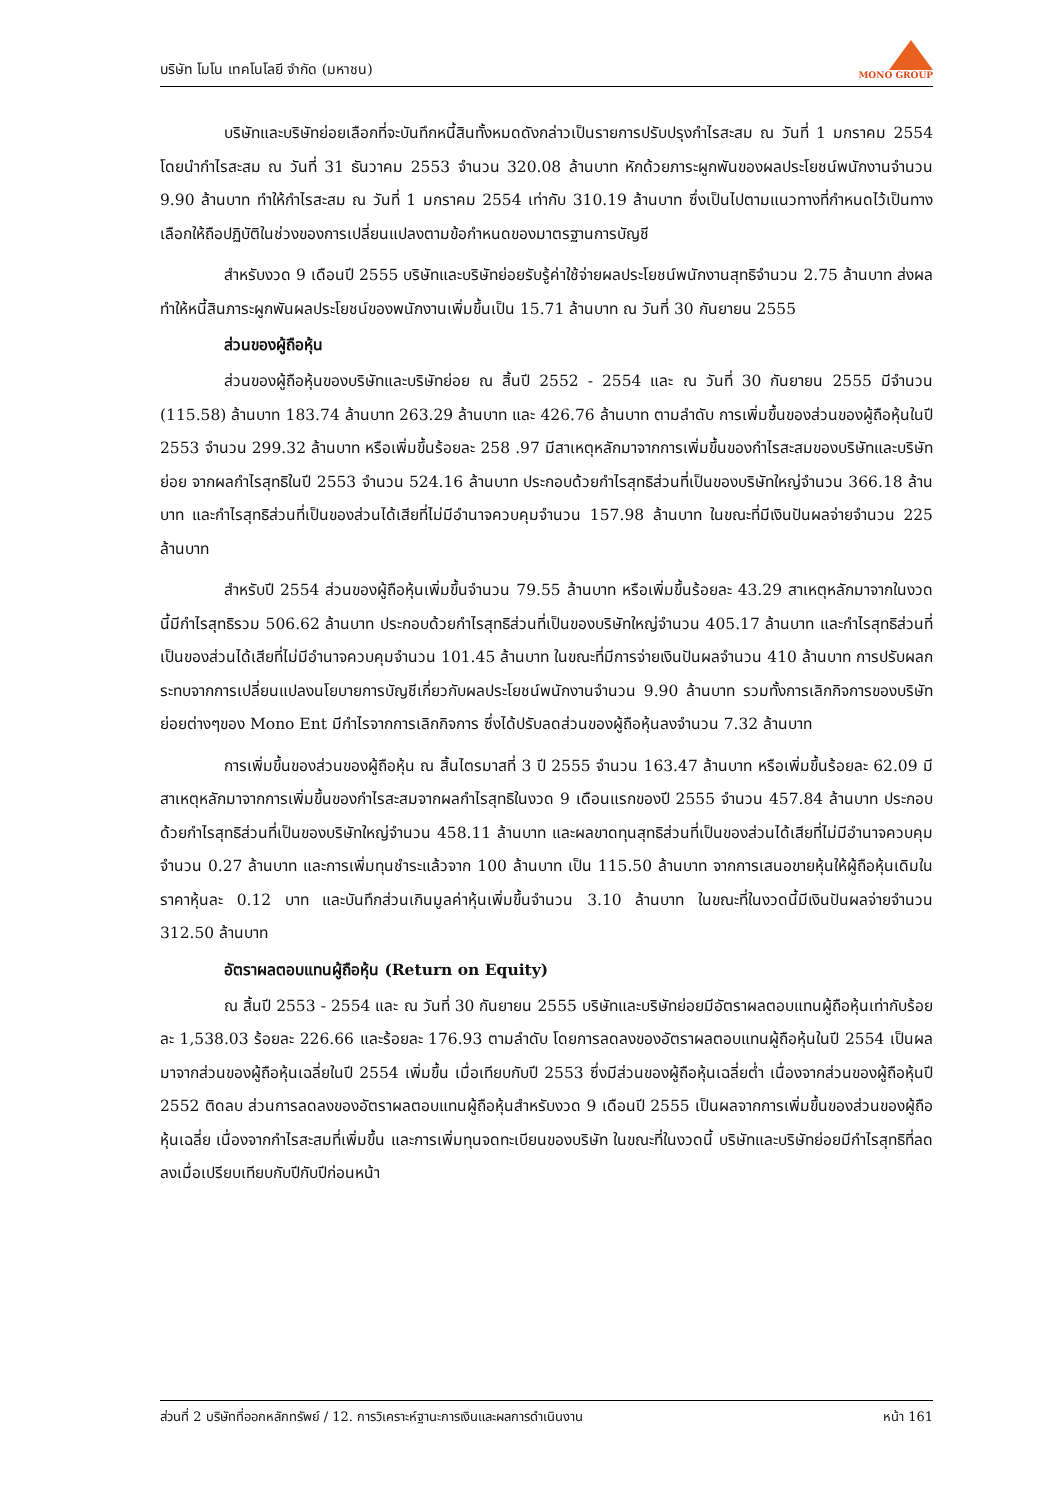บริษัท โมโน เทคโนโลยี จำกัด (มหาชน)
MONO GROUP
บริษัทและบริษัทย่อยเลือกที่จะบันทึกหนี้สินทั้งหมดดังกล่าวเป็นรายการปรับปรุงกำไรสะสม ณ วันที่ 1 มกราคม 2554 โดยนำกำไรสะสม ณ วันที่ 31 ธันวาคม 2553 จำนวน 320.08 ล้านบาท หักด้วยภาระผูกพันของผลประโยชน์พนักงานจำนวน 9.90 ล้านบาท ทำให้กำไรสะสม ณ วันที่ 1 มกราคม 2554 เท่ากับ 310.19 ล้านบาท ซึ่งเป็นไปตามแนวทางที่กำหนดไว้เป็นทางเลือกให้ถือปฏิบัติในช่วงของการเปลี่ยนแปลงตามข้อกำหนดของมาตรฐานการบัญชี
สำหรับงวด 9 เดือนปี 2555 บริษัทและบริษัทย่อยรับรู้ค่าใช้จ่ายผลประโยชน์พนักงานสุทธิจำนวน 2.75 ล้านบาท ส่งผลทำให้หนี้สินภาระผูกพันผลประโยชน์ของพนักงานเพิ่มขึ้นเป็น 15.71 ล้านบาท ณ วันที่ 30 กันยายน 2555
ส่วนของผู้ถือหุ้น
ส่วนของผู้ถือหุ้นของบริษัทและบริษัทย่อย ณ สิ้นปี 2552 - 2554 และ ณ วันที่ 30 กันยายน 2555 มีจำนวน (115.58) ล้านบาท 183.74 ล้านบาท 263.29 ล้านบาท และ 426.76 ล้านบาท ตามลำดับ การเพิ่มขึ้นของส่วนของผู้ถือหุ้นในปี 2553 จำนวน 299.32 ล้านบาท หรือเพิ่มขึ้นร้อยละ 258 .97 มีสาเหตุหลักมาจากการเพิ่มขึ้นของกำไรสะสมของบริษัทและบริษัทย่อย จากผลกำไรสุทธิในปี 2553 จำนวน 524.16 ล้านบาท ประกอบด้วยกำไรสุทธิส่วนที่เป็นของบริษัทใหญ่จำนวน 366.18 ล้านบาท และกำไรสุทธิส่วนที่เป็นของส่วนได้เสียที่ไม่มีอำนาจควบคุมจำนวน 157.98 ล้านบาท ในขณะที่มีเงินปันผลจ่ายจำนวน 225 ล้านบาท
สำหรับปี 2554 ส่วนของผู้ถือหุ้นเพิ่มขึ้นจำนวน 79.55 ล้านบาท หรือเพิ่มขึ้นร้อยละ 43.29 สาเหตุหลักมาจากในงวดนี้มีกำไรสุทธิรวม 506.62 ล้านบาท ประกอบด้วยกำไรสุทธิส่วนที่เป็นของบริษัทใหญ่จำนวน 405.17 ล้านบาท และกำไรสุทธิส่วนที่เป็นของส่วนได้เสียที่ไม่มีอำนาจควบคุมจำนวน 101.45 ล้านบาท ในขณะที่มีการจ่ายเงินปันผลจำนวน 410 ล้านบาท การปรับผลกระทบจากการเปลี่ยนแปลงนโยบายการบัญชีเกี่ยวกับผลประโยชน์พนักงานจำนวน 9.90 ล้านบาท รวมทั้งการเลิกกิจการของบริษัทย่อยต่างๆของ Mono Ent มีกำไรจากการเลิกกิจการ ซึ่งได้ปรับลดส่วนของผู้ถือหุ้นลงจำนวน 7.32 ล้านบาท
การเพิ่มขึ้นของส่วนของผู้ถือหุ้น ณ สิ้นไตรมาสที่ 3 ปี 2555 จำนวน 163.47 ล้านบาท หรือเพิ่มขึ้นร้อยละ 62.09 มีสาเหตุหลักมาจากการเพิ่มขึ้นของกำไรสะสมจากผลกำไรสุทธิในงวด 9 เดือนแรกของปี 2555 จำนวน 457.84 ล้านบาท ประกอบด้วยกำไรสุทธิส่วนที่เป็นของบริษัทใหญ่จำนวน 458.11 ล้านบาท และผลขาดทุนสุทธิส่วนที่เป็นของส่วนได้เสียที่ไม่มีอำนาจควบคุมจำนวน 0.27 ล้านบาท และการเพิ่มทุนชำระแล้วจาก 100 ล้านบาท เป็น 115.50 ล้านบาท จากการเสนอขายหุ้นให้ผู้ถือหุ้นเดิมในราคาหุ้นละ 0.12 บาท และบันทึกส่วนเกินมูลค่าหุ้นเพิ่มขึ้นจำนวน 3.10 ล้านบาท ในขณะที่ในงวดนี้มีเงินปันผลจ่ายจำนวน 312.50 ล้านบาท
อัตราผลตอบแทนผู้ถือหุ้น (Return on Equity)
ณ สิ้นปี 2553 - 2554 และ ณ วันที่ 30 กันยายน 2555 บริษัทและบริษัทย่อยมีอัตราผลตอบแทนผู้ถือหุ้นเท่ากับร้อยละ 1,538.03 ร้อยละ 226.66 และร้อยละ 176.93 ตามลำดับ โดยการลดลงของอัตราผลตอบแทนผู้ถือหุ้นในปี 2554 เป็นผลมาจากส่วนของผู้ถือหุ้นเฉลี่ยในปี 2554 เพิ่มขึ้น เมื่อเทียบกับปี 2553 ซึ่งมีส่วนของผู้ถือหุ้นเฉลี่ยต่ำ เนื่องจากส่วนของผู้ถือหุ้นปี 2552 ติดลบ ส่วนการลดลงของอัตราผลตอบแทนผู้ถือหุ้นสำหรับงวด 9 เดือนปี 2555 เป็นผลจากการเพิ่มขึ้นของส่วนของผู้ถือหุ้นเฉลี่ย เนื่องจากกำไรสะสมที่เพิ่มขึ้น และการเพิ่มทุนจดทะเบียนของบริษัท ในขณะที่ในงวดนี้ บริษัทและบริษัทย่อยมีกำไรสุทธิที่ลดลงเมื่อเปรียบเทียบกับปีกับปีก่อนหน้า
ส่วนที่ 2 บริษัทที่ออกหลักทรัพย์ / 12. การวิเคราะห์ฐานะการเงินและผลการดำเนินงาน หน้า 161